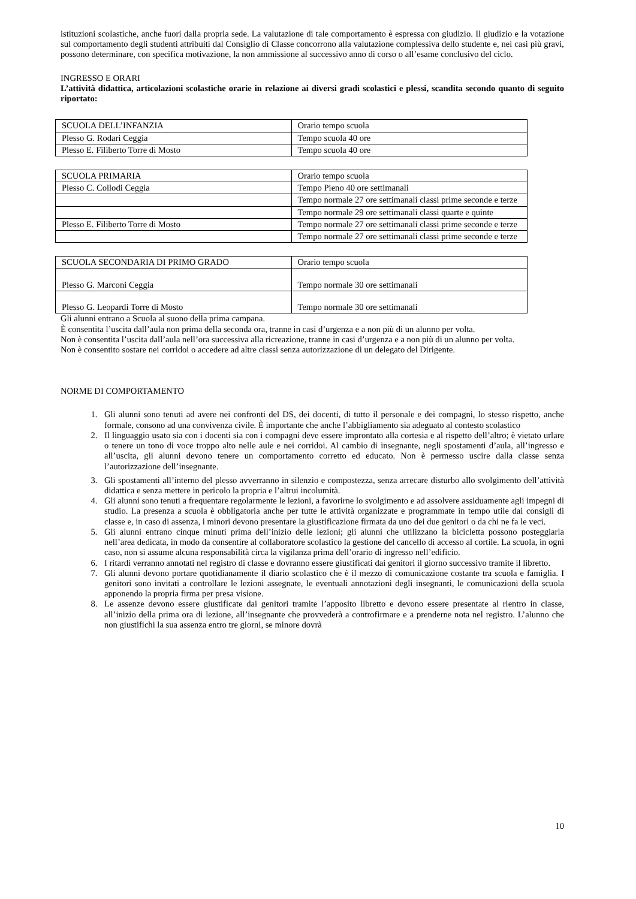istituzioni scolastiche, anche fuori dalla propria sede. La valutazione di tale comportamento è espressa con giudizio. Il giudizio e la votazione sul comportamento degli studenti attribuiti dal Consiglio di Classe concorrono alla valutazione complessiva dello studente e, nei casi più gravi, possono determinare, con specifica motivazione, la non ammissione al successivo anno di corso o all’esame conclusivo del ciclo.
INGRESSO E ORARI
L’attività didattica, articolazioni scolastiche orarie in relazione ai diversi gradi scolastici e plessi, scandita secondo quanto di seguito riportato:
| SCUOLA DELL’INFANZIA | Orario tempo scuola |
| Plesso G. Rodari Ceggia | Tempo scuola 40 ore |
| Plesso E. Filiberto Torre di Mosto | Tempo scuola 40 ore |
| SCUOLA PRIMARIA | Orario tempo scuola |
| Plesso C. Collodi Ceggia | Tempo Pieno 40 ore settimanali |
| | Tempo normale 27 ore settimanali classi prime seconde e terze |
| | Tempo normale 29 ore settimanali classi quarte e quinte |
| Plesso E. Filiberto Torre di Mosto | Tempo normale 27 ore settimanali classi prime seconde e terze |
| | Tempo normale 27 ore settimanali classi prime seconde e terze |
| SCUOLA SECONDARIA DI PRIMO GRADO | Orario tempo scuola |
| Plesso G. Marconi Ceggia | Tempo normale 30 ore settimanali |
| Plesso G. Leopardi Torre di Mosto | Tempo normale 30 ore settimanali |
Gli alunni entrano a Scuola al suono della prima campana.
È consentita l’uscita dall’aula non prima della seconda ora, tranne in casi d’urgenza e a non più di un alunno per volta.
Non è consentita l’uscita dall’aula nell’ora successiva alla ricreazione, tranne in casi d’urgenza e a non più di un alunno per volta.
Non è consentito sostare nei corridoi o accedere ad altre classi senza autorizzazione di un delegato del Dirigente.
NORME DI COMPORTAMENTO
1. Gli alunni sono tenuti ad avere nei confronti del DS, dei docenti, di tutto il personale e dei compagni, lo stesso rispetto, anche formale, consono ad una convivenza civile. È importante che anche l’abbigliamento sia adeguato al contesto scolastico
2. Il linguaggio usato sia con i docenti sia con i compagni deve essere improntato alla cortesia e al rispetto dell’altro; è vietato urlare o tenere un tono di voce troppo alto nelle aule e nei corridoi. Al cambio di insegnante, negli spostamenti d’aula, all’ingresso e all’uscita, gli alunni devono tenere un comportamento corretto ed educato. Non è permesso uscire dalla classe senza l’autorizzazione dell’insegnante.
3. Gli spostamenti all’interno del plesso avverranno in silenzio e compostezza, senza arrecare disturbo allo svolgimento dell’attività didattica e senza mettere in pericolo la propria e l’altrui incolumità.
4. Gli alunni sono tenuti a frequentare regolarmente le lezioni, a favorirne lo svolgimento e ad assolvere assiduamente agli impegni di studio. La presenza a scuola è obbligatoria anche per tutte le attività organizzate e programmate in tempo utile dai consigli di classe e, in caso di assenza, i minori devono presentare la giustificazione firmata da uno dei due genitori o da chi ne fa le veci.
5. Gli alunni entrano cinque minuti prima dell’inizio delle lezioni; gli alunni che utilizzano la bicicletta possono posteggiarla nell’area dedicata, in modo da consentire al collaboratore scolastico la gestione del cancello di accesso al cortile. La scuola, in ogni caso, non si assume alcuna responsabilità circa la vigilanza prima dell’orario di ingresso nell’edificio.
6. I ritardi verranno annotati nel registro di classe e dovranno essere giustificati dai genitori il giorno successivo tramite il libretto.
7. Gli alunni devono portare quotidianamente il diario scolastico che è il mezzo di comunicazione costante tra scuola e famiglia. I genitori sono invitati a controllare le lezioni assegnate, le eventuali annotazioni degli insegnanti, le comunicazioni della scuola apponendo la propria firma per presa visione.
8. Le assenze devono essere giustificate dai genitori tramite l’apposito libretto e devono essere presentate al rientro in classe, all’inizio della prima ora di lezione, all’insegnante che provvederà a controfirmare e a prenderne nota nel registro. L’alunno che non giustifichi la sua assenza entro tre giorni, se minore dovrà
10